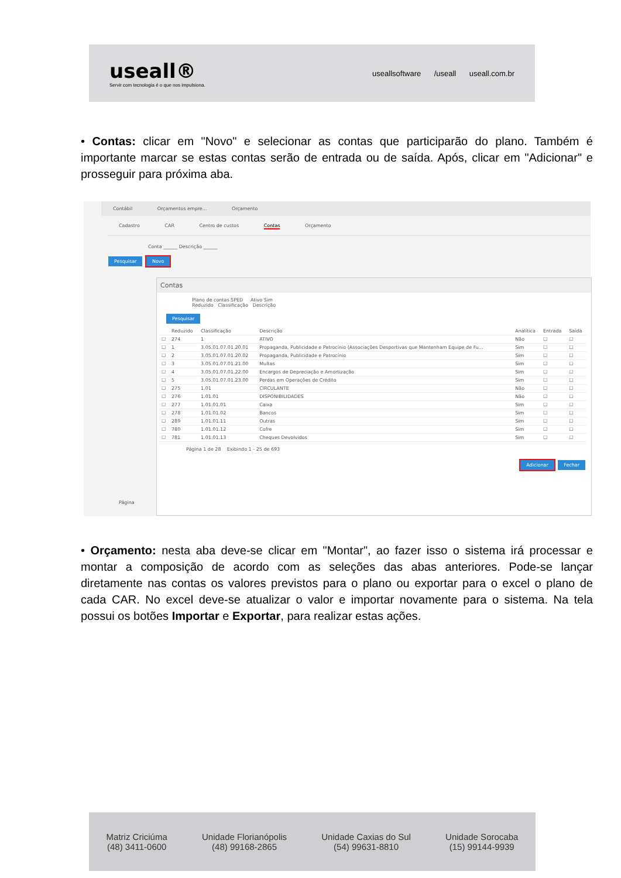useall®
Servir com tecnologia é o que nos impulsiona.
useallsoftware /useall useall.com.br
• Contas: clicar em "Novo" e selecionar as contas que participarão do plano. Também é importante marcar se estas contas serão de entrada ou de saída. Após, clicar em "Adicionar" e prosseguir para próxima aba.
Contábil Orçamentos empre... Orçamento
Cadastro CAR Centro de custos Contas Orçamento
Conta ______ Descrição ______
Pesquisar Novo
Página
Contas
Plano de contas SPED Ativo Sim
Reduzido Classificação Descrição
Pesquisar
| | Reduzido | Classificação | Descrição | Analítica | Entrada | Saída |
| --- | --- | --- | --- | --- | --- | --- |
| ☐ | 274 | 1 | ATIVO | Não | ☐ | ☐ |
| ☐ | 1 | 3.05.01.07.01.20.01 | Propaganda, Publicidade e Patrocínio (Associações Desportivas que Mantenham Equipe de Fu... | Sim | ☐ | ☐ |
| ☐ | 2 | 3.05.01.07.01.20.02 | Propaganda, Publicidade e Patrocínio | Sim | ☐ | ☐ |
| ☐ | 3 | 3.05.01.07.01.21.00 | Multas | Sim | ☐ | ☐ |
| ☐ | 4 | 3.05.01.07.01.22.00 | Encargos de Depreciação e Amortização | Sim | ☐ | ☐ |
| ☐ | 5 | 3.05.01.07.01.23.00 | Perdas em Operações de Crédito | Sim | ☐ | ☐ |
| ☐ | 275 | 1.01 | CIRCULANTE | Não | ☐ | ☐ |
| ☐ | 276 | 1.01.01 | DISPONIBILIDADES | Não | ☐ | ☐ |
| ☐ | 277 | 1.01.01.01 | Caixa | Sim | ☐ | ☐ |
| ☐ | 278 | 1.01.01.02 | Bancos | Sim | ☐ | ☐ |
| ☐ | 289 | 1.01.01.11 | Outras | Sim | ☐ | ☐ |
| ☐ | 780 | 1.01.01.12 | Cofre | Sim | ☐ | ☐ |
| ☐ | 781 | 1.01.01.13 | Cheques Devolvidos | Sim | ☐ | ☐ |
Página 1 de 28 Exibindo 1 - 25 de 693
Adicionar Fechar
• Orçamento: nesta aba deve-se clicar em "Montar", ao fazer isso o sistema irá processar e montar a composição de acordo com as seleções das abas anteriores. Pode-se lançar diretamente nas contas os valores previstos para o plano ou exportar para o excel o plano de cada CAR. No excel deve-se atualizar o valor e importar novamente para o sistema. Na tela possui os botões Importar e Exportar, para realizar estas ações.
Matriz Criciúma
(48) 3411-0600
Unidade Florianópolis
(48) 99168-2865
Unidade Caxias do Sul
(54) 99631-8810
Unidade Sorocaba
(15) 99144-9939